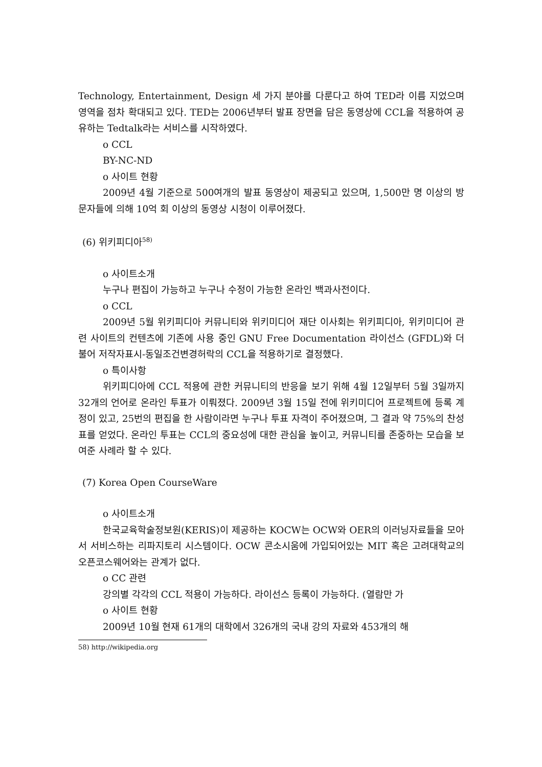Technology, Entertainment, Design 세 가지 분야를 다룬다고 하여 TED라 이름 지었으며 영역을 점차 확대되고 있다. TED는 2006년부터 발표 장면을 담은 동영상에 CCL을 적용하여 공유하는 Tedtalk라는 서비스를 시작하였다.
o CCL
BY-NC-ND
o 사이트 현황
2009년 4월 기준으로 500여개의 발표 동영상이 제공되고 있으며, 1,500만 명 이상의 방문자들에 의해 10억 회 이상의 동영상 시청이 이루어졌다.
(6) 위키피디아<sup>58)</sup>
o 사이트소개
누구나 편집이 가능하고 누구나 수정이 가능한 온라인 백과사전이다.
o CCL
2009년 5월 위키피디아 커뮤니티와 위키미디어 재단 이사회는 위키피디아, 위키미디어 관련 사이트의 컨텐츠에 기존에 사용 중인 GNU Free Documentation 라이선스 (GFDL)와 더불어 저작자표시-동일조건변경허락의 CCL을 적용하기로 결정했다.
o 특이사항
위키피디아에 CCL 적용에 관한 커뮤니티의 반응을 보기 위해 4월 12일부터 5월 3일까지 32개의 언어로 온라인 투표가 이뤄졌다. 2009년 3월 15일 전에 위키미디어 프로젝트에 등록 계정이 있고, 25번의 편집을 한 사람이라면 누구나 투표 자격이 주어졌으며, 그 결과 약 75%의 찬성표를 얻었다. 온라인 투표는 CCL의 중요성에 대한 관심을 높이고, 커뮤니티를 존중하는 모습을 보여준 사례라 할 수 있다.
(7) Korea Open CourseWare
o 사이트소개
한국교육학술정보원(KERIS)이 제공하는 KOCW는 OCW와 OER의 이러닝자료들을 모아서 서비스하는 리파지토리 시스템이다. OCW 콘소시움에 가입되어있는 MIT 혹은 고려대학교의 오픈코스웨어와는 관계가 없다.
o CC 관련
강의별 각각의 CCL 적용이 가능하다. 라이선스 등록이 가능하다. (열람만 가
o 사이트 현황
2009년 10월 현재 61개의 대학에서 326개의 국내 강의 자료와 453개의 해
58) http://wikipedia.org